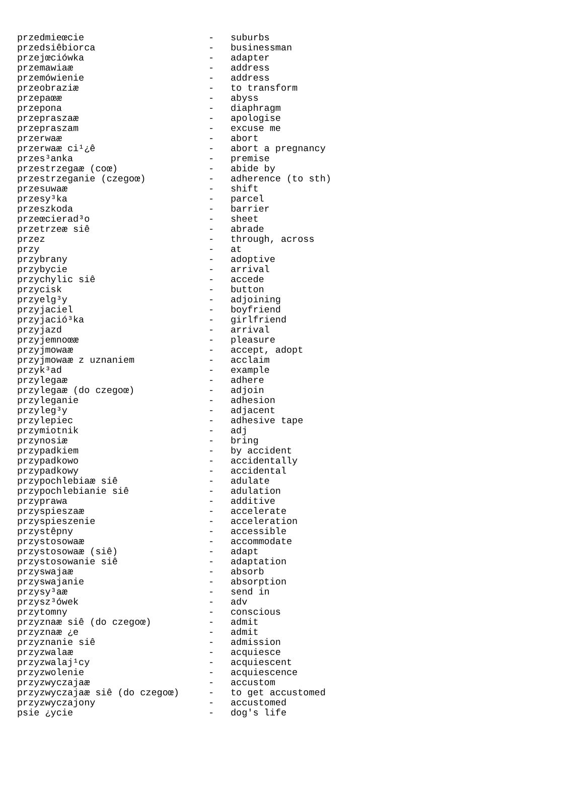| przedmieœcie | - | suburbs |
| przedsiêbiorca | - | businessman |
| przejœciówka | - | adapter |
| przemawiaæ | - | address |
| przemówienie | - | address |
| przeobraziæ | - | to transform |
| przepaœæ | - | abyss |
| przepona | - | diaphragm |
| przepraszaæ | - | apologise |
| przepraszam | - | excuse me |
| przerwaæ | - | abort |
| przerwaæ ci¹¿ê | - | abort a pregnancy |
| przes³anka | - | premise |
| przestrzegaæ (coœ) | - | abide by |
| przestrzeganie (czegoœ) | - | adherence (to sth) |
| przesuwaæ | - | shift |
| przesy³ka | - | parcel |
| przeszkoda | - | barrier |
| przeœcierad³o | - | sheet |
| przetrzeæ siê | - | abrade |
| przez | - | through, across |
| przy | - | at |
| przybrany | - | adoptive |
| przybycie | - | arrival |
| przychylic siê | - | accede |
| przycisk | - | button |
| przyelg³y | - | adjoining |
| przyjaciel | - | boyfriend |
| przyjació³ka | - | girlfriend |
| przyjazd | - | arrival |
| przyjemnoœæ | - | pleasure |
| przyjmowaæ | - | accept, adopt |
| przyjmowaæ z uznaniem | - | acclaim |
| przyk³ad | - | example |
| przylegaæ | - | adhere |
| przylegaæ (do czegoœ) | - | adjoin |
| przyleganie | - | adhesion |
| przyleg³y | - | adjacent |
| przylepiec | - | adhesive tape |
| przymiotnik | - | adj |
| przynosiæ | - | bring |
| przypadkiem | - | by accident |
| przypadkowo | - | accidentally |
| przypadkowy | - | accidental |
| przypochlebiaæ siê | - | adulate |
| przypochlebianie siê | - | adulation |
| przyprawa | - | additive |
| przyspieszaæ | - | accelerate |
| przyspieszenie | - | acceleration |
| przystêpny | - | accessible |
| przystosowaæ | - | accommodate |
| przystosowaæ (siê) | - | adapt |
| przystosowanie siê | - | adaptation |
| przyswajaæ | - | absorb |
| przyswajanie | - | absorption |
| przysy³aæ | - | send in |
| przysz³ówek | - | adv |
| przytomny | - | conscious |
| przyznaæ siê (do czegoœ) | - | admit |
| przyznaæ ¿e | - | admit |
| przyznanie siê | - | admission |
| przyzwalaæ | - | acquiesce |
| przyzwalaj¹cy | - | acquiescent |
| przyzwolenie | - | acquiescence |
| przyzwyczajaæ | - | accustom |
| przyzwyczajaæ siê (do czegoœ) | - | to get accustomed |
| przyzwyczajony | - | accustomed |
| psie ¿ycie | - | dog's life |